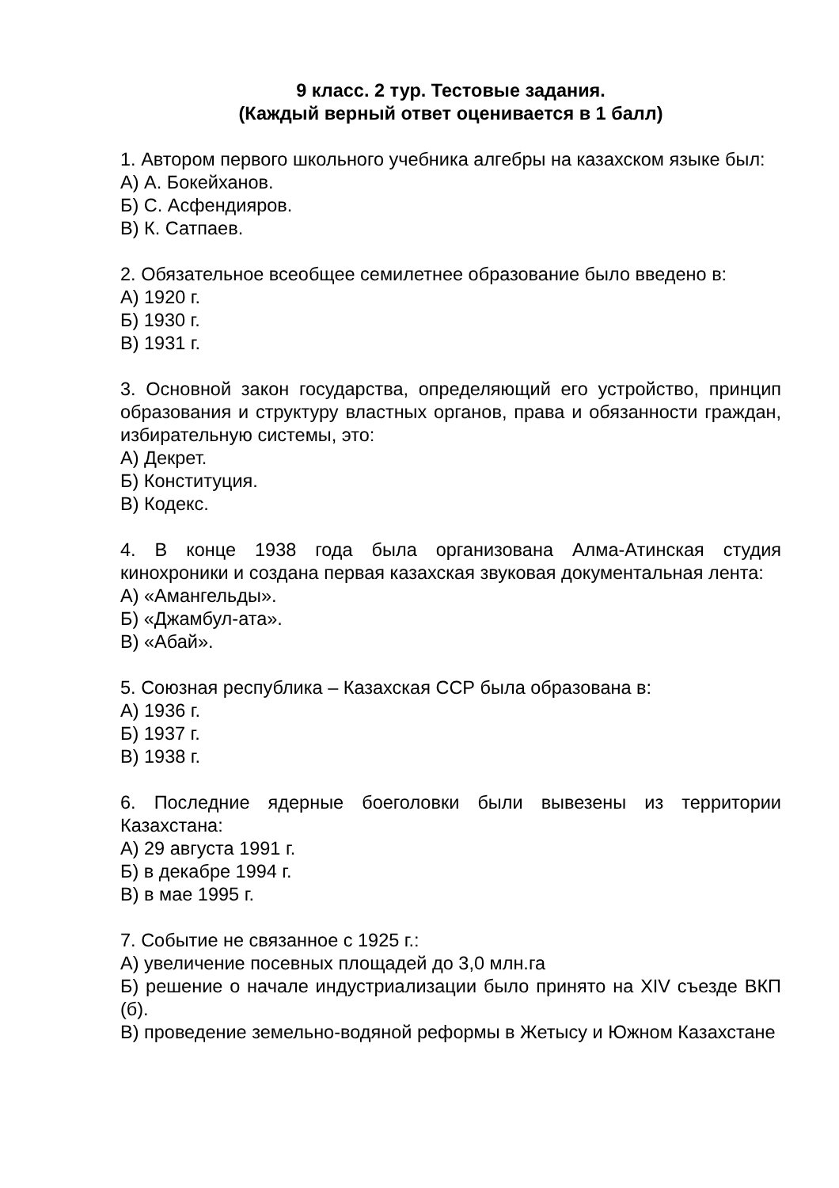9 класс. 2 тур. Тестовые задания.
(Каждый верный ответ оценивается в 1 балл)
1. Автором первого школьного учебника алгебры на казахском языке был:
А) А. Бокейханов.
Б) С. Асфендияров.
В) К. Сатпаев.
2. Обязательное всеобщее семилетнее образование было введено в:
А) 1920 г.
Б) 1930 г.
В) 1931 г.
3. Основной закон государства, определяющий его устройство, принцип образования и структуру властных органов, права и обязанности граждан, избирательную системы, это:
А) Декрет.
Б) Конституция.
В) Кодекс.
4. В конце 1938 года была организована Алма-Атинская студия кинохроники и создана первая казахская звуковая документальная лента:
А) «Амангельды».
Б) «Джамбул-ата».
В) «Абай».
5. Союзная республика – Казахская ССР была образована в:
А) 1936 г.
Б) 1937 г.
В) 1938 г.
6. Последние ядерные боеголовки были вывезены из территории Казахстана:
А) 29 августа 1991 г.
Б) в декабре 1994 г.
В) в мае 1995 г.
7. Событие не связанное с 1925 г.:
А) увеличение посевных площадей до 3,0 млн.га
Б) решение о начале индустриализации было принято на XIV съезде ВКП (б).
В) проведение земельно-водяной реформы в Жетысу и Южном Казахстане